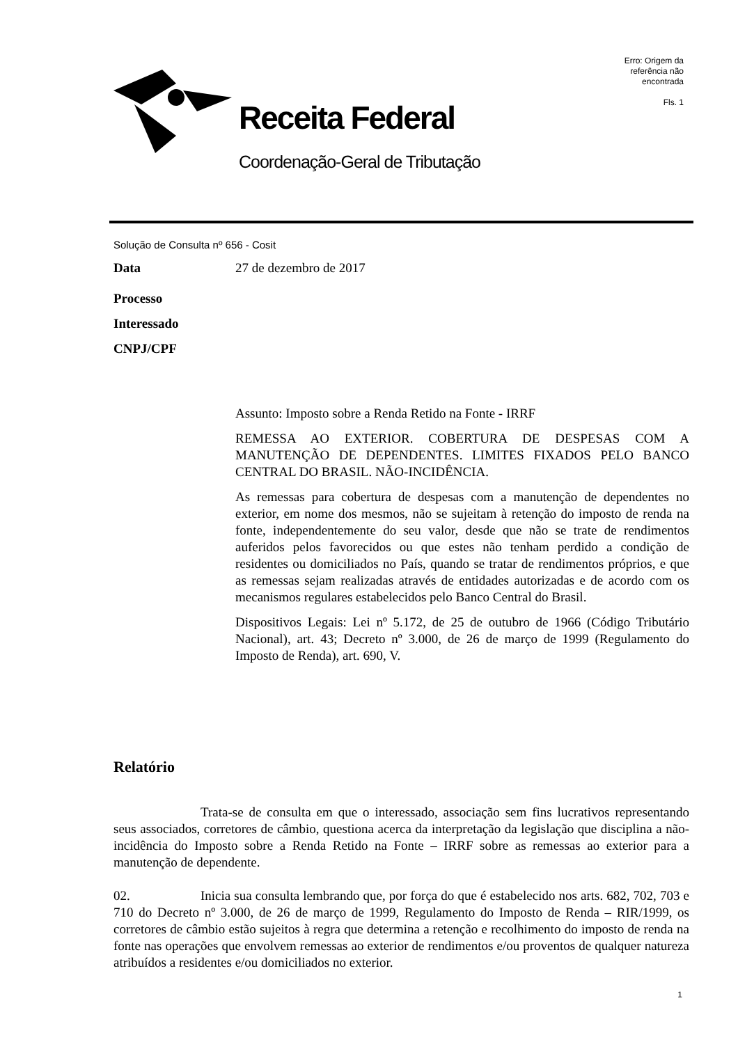Receita Federal
Coordenação-Geral de Tributação
Erro: Origem da referência não encontrada
Fls. 1
Solução de Consulta nº 656 - Cosit
Data 27 de dezembro de 2017
Processo
Interessado
CNPJ/CPF
Assunto: Imposto sobre a Renda Retido na Fonte - IRRF
REMESSA AO EXTERIOR. COBERTURA DE DESPESAS COM A MANUTENÇÃO DE DEPENDENTES. LIMITES FIXADOS PELO BANCO CENTRAL DO BRASIL. NÃO-INCIDÊNCIA.
As remessas para cobertura de despesas com a manutenção de dependentes no exterior, em nome dos mesmos, não se sujeitam à retenção do imposto de renda na fonte, independentemente do seu valor, desde que não se trate de rendimentos auferidos pelos favorecidos ou que estes não tenham perdido a condição de residentes ou domiciliados no País, quando se tratar de rendimentos próprios, e que as remessas sejam realizadas através de entidades autorizadas e de acordo com os mecanismos regulares estabelecidos pelo Banco Central do Brasil.
Dispositivos Legais: Lei nº 5.172, de 25 de outubro de 1966 (Código Tributário Nacional), art. 43; Decreto nº 3.000, de 26 de março de 1999 (Regulamento do Imposto de Renda), art. 690, V.
Relatório
Trata-se de consulta em que o interessado, associação sem fins lucrativos representando seus associados, corretores de câmbio, questiona acerca da interpretação da legislação que disciplina a não-incidência do Imposto sobre a Renda Retido na Fonte – IRRF sobre as remessas ao exterior para a manutenção de dependente.
02. Inicia sua consulta lembrando que, por força do que é estabelecido nos arts. 682, 702, 703 e 710 do Decreto nº 3.000, de 26 de março de 1999, Regulamento do Imposto de Renda – RIR/1999, os corretores de câmbio estão sujeitos à regra que determina a retenção e recolhimento do imposto de renda na fonte nas operações que envolvem remessas ao exterior de rendimentos e/ou proventos de qualquer natureza atribuídos a residentes e/ou domiciliados no exterior.
1